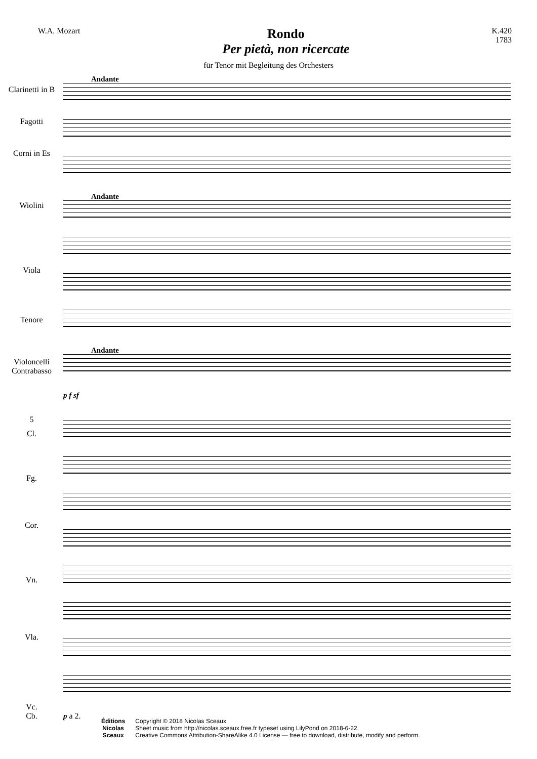W.A. Mozart
Rondo
Per pietà, non ricercate
K.420
1783
für Tenor mit Begleitung des Orchesters
Clarinetti in B
Fagotti
Corni in Es
Wiolini
Viola
Tenore
Violoncelli
Contrabasso
Andante
Andante
Andante
p f sf
5
Cl.
Fg.
Cor.
Vn.
Vla.
Vc.
Cb.
p a 2.
Éditions
Nicolas
Sceaux
Copyright © 2018 Nicolas Sceaux
Sheet music from http://nicolas.sceaux.free.fr typeset using LilyPond on 2018-6-22.
Creative Commons Attribution-ShareAlike 4.0 License — free to download, distribute, modify and perform.